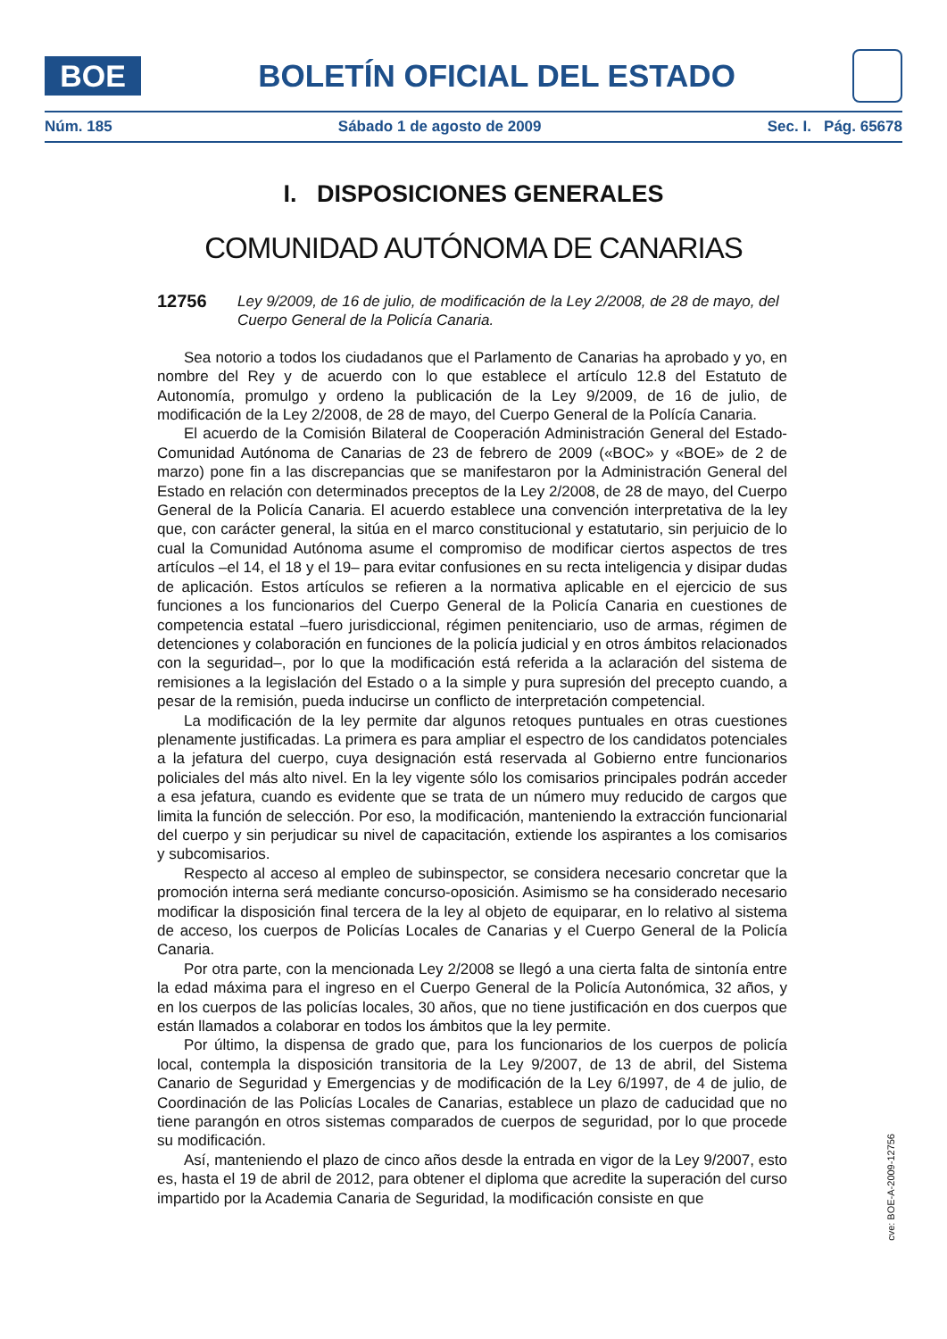BOE
BOLETÍN OFICIAL DEL ESTADO
Núm. 185 Sábado 1 de agosto de 2009 Sec. I. Pág. 65678
I. DISPOSICIONES GENERALES
COMUNIDAD AUTÓNOMA DE CANARIAS
12756
Ley 9/2009, de 16 de julio, de modificación de la Ley 2/2008, de 28 de mayo, del Cuerpo General de la Policía Canaria.
Sea notorio a todos los ciudadanos que el Parlamento de Canarias ha aprobado y yo, en nombre del Rey y de acuerdo con lo que establece el artículo 12.8 del Estatuto de Autonomía, promulgo y ordeno la publicación de la Ley 9/2009, de 16 de julio, de modificación de la Ley 2/2008, de 28 de mayo, del Cuerpo General de la Polícía Canaria.
El acuerdo de la Comisión Bilateral de Cooperación Administración General del Estado-Comunidad Autónoma de Canarias de 23 de febrero de 2009 («BOC» y «BOE» de 2 de marzo) pone fin a las discrepancias que se manifestaron por la Administración General del Estado en relación con determinados preceptos de la Ley 2/2008, de 28 de mayo, del Cuerpo General de la Policía Canaria. El acuerdo establece una convención interpretativa de la ley que, con carácter general, la sitúa en el marco constitucional y estatutario, sin perjuicio de lo cual la Comunidad Autónoma asume el compromiso de modificar ciertos aspectos de tres artículos –el 14, el 18 y el 19– para evitar confusiones en su recta inteligencia y disipar dudas de aplicación. Estos artículos se refieren a la normativa aplicable en el ejercicio de sus funciones a los funcionarios del Cuerpo General de la Policía Canaria en cuestiones de competencia estatal –fuero jurisdiccional, régimen penitenciario, uso de armas, régimen de detenciones y colaboración en funciones de la policía judicial y en otros ámbitos relacionados con la seguridad–, por lo que la modificación está referida a la aclaración del sistema de remisiones a la legislación del Estado o a la simple y pura supresión del precepto cuando, a pesar de la remisión, pueda inducirse un conflicto de interpretación competencial.
La modificación de la ley permite dar algunos retoques puntuales en otras cuestiones plenamente justificadas. La primera es para ampliar el espectro de los candidatos potenciales a la jefatura del cuerpo, cuya designación está reservada al Gobierno entre funcionarios policiales del más alto nivel. En la ley vigente sólo los comisarios principales podrán acceder a esa jefatura, cuando es evidente que se trata de un número muy reducido de cargos que limita la función de selección. Por eso, la modificación, manteniendo la extracción funcionarial del cuerpo y sin perjudicar su nivel de capacitación, extiende los aspirantes a los comisarios y subcomisarios.
Respecto al acceso al empleo de subinspector, se considera necesario concretar que la promoción interna será mediante concurso-oposición. Asimismo se ha considerado necesario modificar la disposición final tercera de la ley al objeto de equiparar, en lo relativo al sistema de acceso, los cuerpos de Policías Locales de Canarias y el Cuerpo General de la Policía Canaria.
Por otra parte, con la mencionada Ley 2/2008 se llegó a una cierta falta de sintonía entre la edad máxima para el ingreso en el Cuerpo General de la Policía Autonómica, 32 años, y en los cuerpos de las policías locales, 30 años, que no tiene justificación en dos cuerpos que están llamados a colaborar en todos los ámbitos que la ley permite.
Por último, la dispensa de grado que, para los funcionarios de los cuerpos de policía local, contempla la disposición transitoria de la Ley 9/2007, de 13 de abril, del Sistema Canario de Seguridad y Emergencias y de modificación de la Ley 6/1997, de 4 de julio, de Coordinación de las Policías Locales de Canarias, establece un plazo de caducidad que no tiene parangón en otros sistemas comparados de cuerpos de seguridad, por lo que procede su modificación.
Así, manteniendo el plazo de cinco años desde la entrada en vigor de la Ley 9/2007, esto es, hasta el 19 de abril de 2012, para obtener el diploma que acredite la superación del curso impartido por la Academia Canaria de Seguridad, la modificación consiste en que
cve: BOE-A-2009-12756